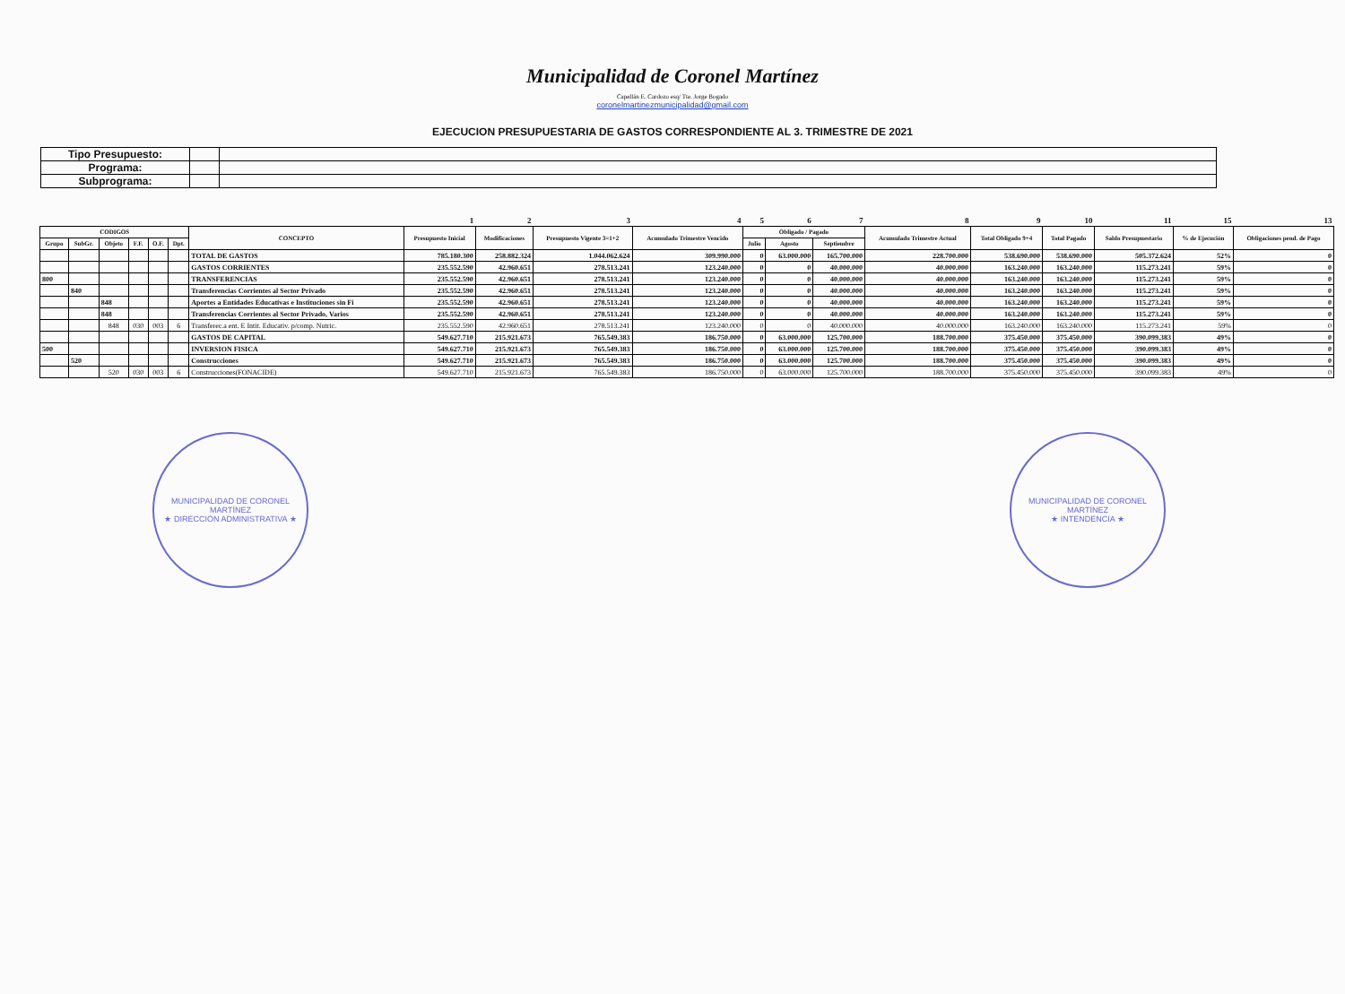Municipalidad de Coronel Martínez
Capellán E. Cardozo esq/ Tte. Jorge Bogado
coronelmartinezmunicipalidad@gmail.com
EJECUCION PRESUPUESTARIA DE GASTOS CORRESPONDIENTE AL 3. TRIMESTRE DE 2021
| Tipo Presupuesto: | | |
| Programa: | | |
| Subprograma: | | |
| | | | | | | | 1 | 2 | 3 | 4 | 5 | 6 | 7 | 8 | 9 | 10 | 11 | 15 | 13 |
| CODIGOS | | | | | | CONCEPTO | Presupuesto Inicial | Modificaciones | Presupuesto Vigente 3=1+2 | Acumulado Trimestre Vencido | Obligado / Pagado | | | Acumulado Trimestre Actual | Total Obligado 9+4 | Total Pagado | Saldo Presupuestario | % de Ejecución | Obligaciones pend. de Pago |
| Grupo | SubGr. | Objeto | F.F. | O.F. | Dpt. | | | | | | Julio | Agosto | Septiembre | | | | | | |
| | | | | | | TOTAL DE GASTOS | 785.180.300 | 258.882.324 | 1.044.062.624 | 309.990.000 | 0 | 63.000.000 | 165.700.000 | 228.700.000 | 538.690.000 | 538.690.000 | 505.372.624 | 52% | 0 |
| | | | | | | GASTOS CORRIENTES | 235.552.590 | 42.960.651 | 278.513.241 | 123.240.000 | 0 | 0 | 40.000.000 | 40.000.000 | 163.240.000 | 163.240.000 | 115.273.241 | 59% | 0 |
| 800 | | | | | | TRANSFERENCIAS | 235.552.590 | 42.960.651 | 278.513.241 | 123.240.000 | 0 | 0 | 40.000.000 | 40.000.000 | 163.240.000 | 163.240.000 | 115.273.241 | 59% | 0 |
| | 840 | | | | | Transferencias Corrientes al Sector Privado | 235.552.590 | 42.960.651 | 278.513.241 | 123.240.000 | 0 | 0 | 40.000.000 | 40.000.000 | 163.240.000 | 163.240.000 | 115.273.241 | 59% | 0 |
| | | 848 | | | | Aportes a Entidades Educativas e Instituciones sin Fi | 235.552.590 | 42.960.651 | 278.513.241 | 123.240.000 | 0 | 0 | 40.000.000 | 40.000.000 | 163.240.000 | 163.240.000 | 115.273.241 | 59% | 0 |
| | | 848 | | | | Transferencias Corrientes al Sector Privado, Varios | 235.552.590 | 42.960.651 | 278.513.241 | 123.240.000 | 0 | 0 | 40.000.000 | 40.000.000 | 163.240.000 | 163.240.000 | 115.273.241 | 59% | 0 |
| | | 848 | 030 | 003 | 6 | Transferec.a ent. E Intit. Educativ. p/comp. Nutric. | 235.552.590 | 42.960.651 | 278.513.241 | 123.240.000 | 0 | 0 | 40.000.000 | 40.000.000 | 163.240.000 | 163.240.000 | 115.273.241 | 59% | 0 |
| | | | | | | GASTOS DE CAPITAL | 549.627.710 | 215.921.673 | 765.549.383 | 186.750.000 | 0 | 63.000.000 | 125.700.000 | 188.700.000 | 375.450.000 | 375.450.000 | 390.099.383 | 49% | 0 |
| 500 | | | | | | INVERSION FISICA | 549.627.710 | 215.921.673 | 765.549.383 | 186.750.000 | 0 | 63.000.000 | 125.700.000 | 188.700.000 | 375.450.000 | 375.450.000 | 390.099.383 | 49% | 0 |
| | 520 | | | | | Construcciones | 549.627.710 | 215.921.673 | 765.549.383 | 186.750.000 | 0 | 63.000.000 | 125.700.000 | 188.700.000 | 375.450.000 | 375.450.000 | 390.099.383 | 49% | 0 |
| | | 520 | 030 | 003 | 6 | Construcciones(FONACIDE) | 549.627.710 | 215.921.673 | 765.549.383 | 186.750.000 | 0 | 63.000.000 | 125.700.000 | 188.700.000 | 375.450.000 | 375.450.000 | 390.099.383 | 49% | 0 |
MUNICIPALIDAD DE CORONEL MARTÍNEZ
★ DIRECCIÓN ADMINISTRATIVA ★
MUNICIPALIDAD DE CORONEL MARTÍNEZ
★ INTENDENCIA ★